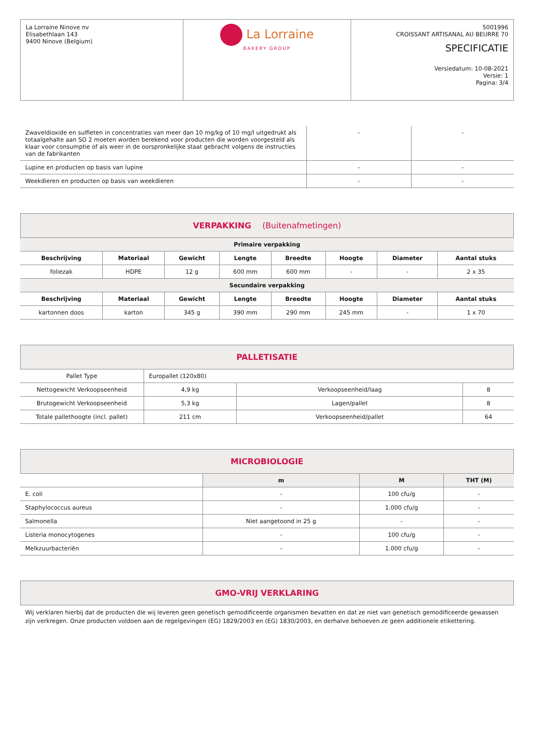| La Lorraine Ninove nv Elisabethlaan 143 9400 Ninove (Belgium) | La Lorraine BAKERY GROUP | 5001996 CROISSANT ARTISANAL AU BEURRE 70 SPECIFICATIE Versiedatum: 10-08-2021 Versie: 1 Pagina: 3/4 |
| Zwaveldioxide en sulfieten in concentraties van meer dan 10 mg/kg of 10 mg/l uitgedrukt als totaalgehalte aan SO 2 moeten worden berekend voor producten die worden voorgesteld als klaar voor consumptie of als weer in de oorspronkelijke staat gebracht volgens de instructies van de fabrikanten | - | - |
| Lupine en producten op basis van lupine | - | - |
| Weekdieren en producten op basis van weekdieren | - | - |
VERPAKKING (Buitenafmetingen)
| Primaire verpakking | | | | | | | |
| Beschrijving | Materiaal | Gewicht | Lengte | Breedte | Hoogte | Diameter | Aantal stuks |
| foliezak | HDPE | 12 g | 600 mm | 600 mm | - | - | 2 x 35 |
| Secundaire verpakking | | | | | | | |
| Beschrijving | Materiaal | Gewicht | Lengte | Breedte | Hoogte | Diameter | Aantal stuks |
| kartonnen doos | karton | 345 g | 390 mm | 290 mm | 245 mm | - | 1 x 70 |
PALLETISATIE
| Pallet Type | Europallet (120x80) | | |
| Nettogewicht Verkoopseenheid | 4,9 kg | Verkoopseenheid/laag | 8 |
| Brutogewicht Verkoopseenheid | 5,3 kg | Lagen/pallet | 8 |
| Totale pallethoogte (incl. pallet) | 211 cm | Verkoopseenheid/pallet | 64 |
MICROBIOLOGIE
| | m | M | THT (M) |
| --- | --- | --- | --- |
| E. coli | - | 100 cfu/g | - |
| Staphylococcus aureus | - | 1.000 cfu/g | - |
| Salmonella | Niet aangetoond in 25 g | - | - |
| Listeria monocytogenes | - | 100 cfu/g | - |
| Melkzuurbacteriën | - | 1.000 cfu/g | - |
GMO-VRIJ VERKLARING
Wij verklaren hierbij dat de producten die wij leveren geen genetisch gemodificeerde organismen bevatten en dat ze niet van genetisch gemodificeerde gewassen zijn verkregen. Onze producten voldoen aan de regelgevingen (EG) 1829/2003 en (EG) 1830/2003, en derhalve behoeven ze geen additionele etikettering.